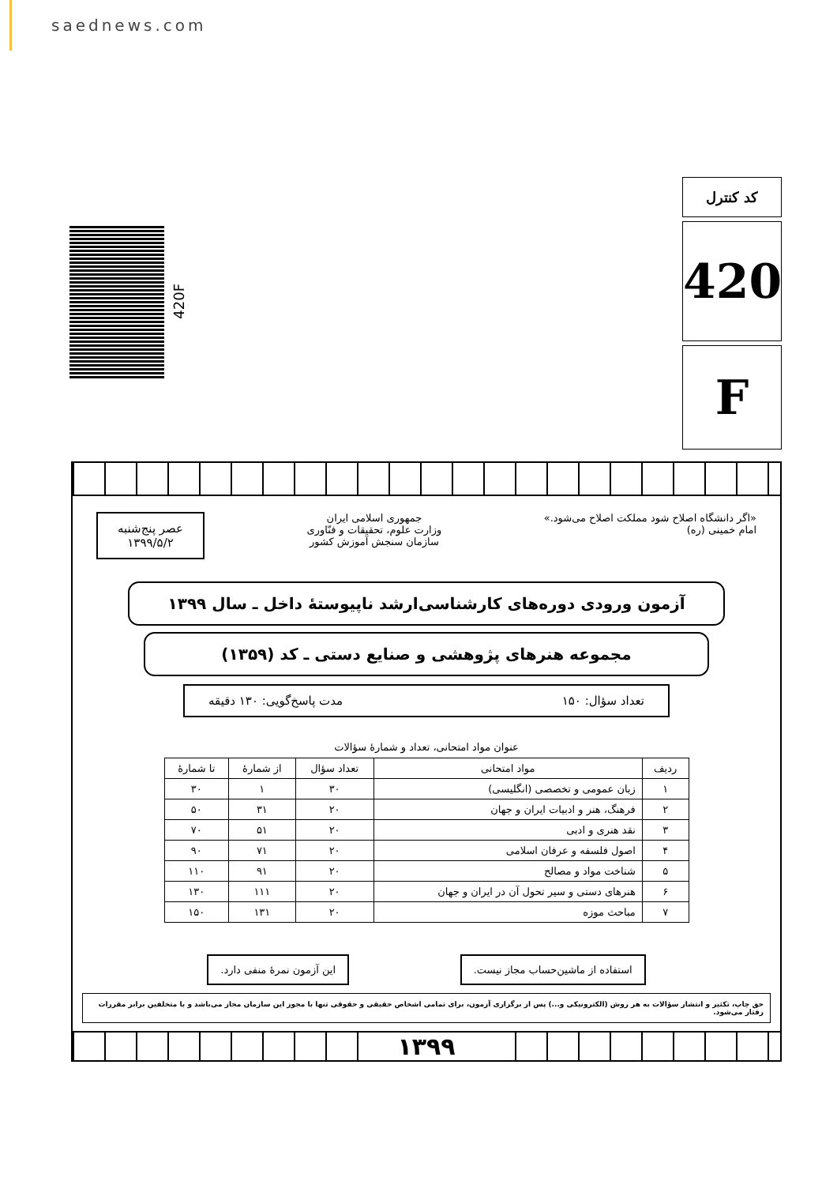saednews.com
420F
کد کنترل
420
F
«اگر دانشگاه اصلاح شود مملکت اصلاح می‌شود.»
امام خمینی (ره)
جمهوری اسلامی ایران
وزارت علوم، تحقیقات و فنّاوری
سازمان سنجش آموزش کشور
عصر پنج‌شنبه
۱۳۹۹/۵/۲
آزمون ورودی دوره‌های کارشناسی‌ارشد ناپیوستهٔ داخل ـ سال ۱۳۹۹
مجموعه هنرهای پژوهشی و صنایع دستی ـ کد (۱۳۵۹)
تعداد سؤال: ۱۵۰ مدت پاسخ‌گویی: ۱۳۰ دقیقه
عنوان مواد امتحانی، تعداد و شمارهٔ سؤالات
| ردیف | مواد امتحانی | تعداد سؤال | از شمارهٔ | تا شمارهٔ |
| --- | --- | --- | --- | --- |
| ۱ | زبان عمومی و تخصصی (انگلیسی) | ۳۰ | ۱ | ۳۰ |
| ۲ | فرهنگ، هنر و ادبیات ایران و جهان | ۲۰ | ۳۱ | ۵۰ |
| ۳ | نقد هنری و ادبی | ۲۰ | ۵۱ | ۷۰ |
| ۴ | اصول فلسفه و عرفان اسلامی | ۲۰ | ۷۱ | ۹۰ |
| ۵ | شناخت مواد و مصالح | ۲۰ | ۹۱ | ۱۱۰ |
| ۶ | هنرهای دستی و سیر تحول آن در ایران و جهان | ۲۰ | ۱۱۱ | ۱۳۰ |
| ۷ | مباحث موزه | ۲۰ | ۱۳۱ | ۱۵۰ |
استفاده از ماشین‌حساب مجاز نیست.
این آزمون نمرهٔ منفی دارد.
حق چاپ، تکثیر و انتشار سؤالات به هر روش (الکترونیکی و...) پس از برگزاری آزمون، برای تمامی اشخاص حقیقی و حقوقی تنها با مجوز این سازمان مجاز می‌باشد و با متخلفین برابر مقررات رفتار می‌شود.
۱۳۹۹